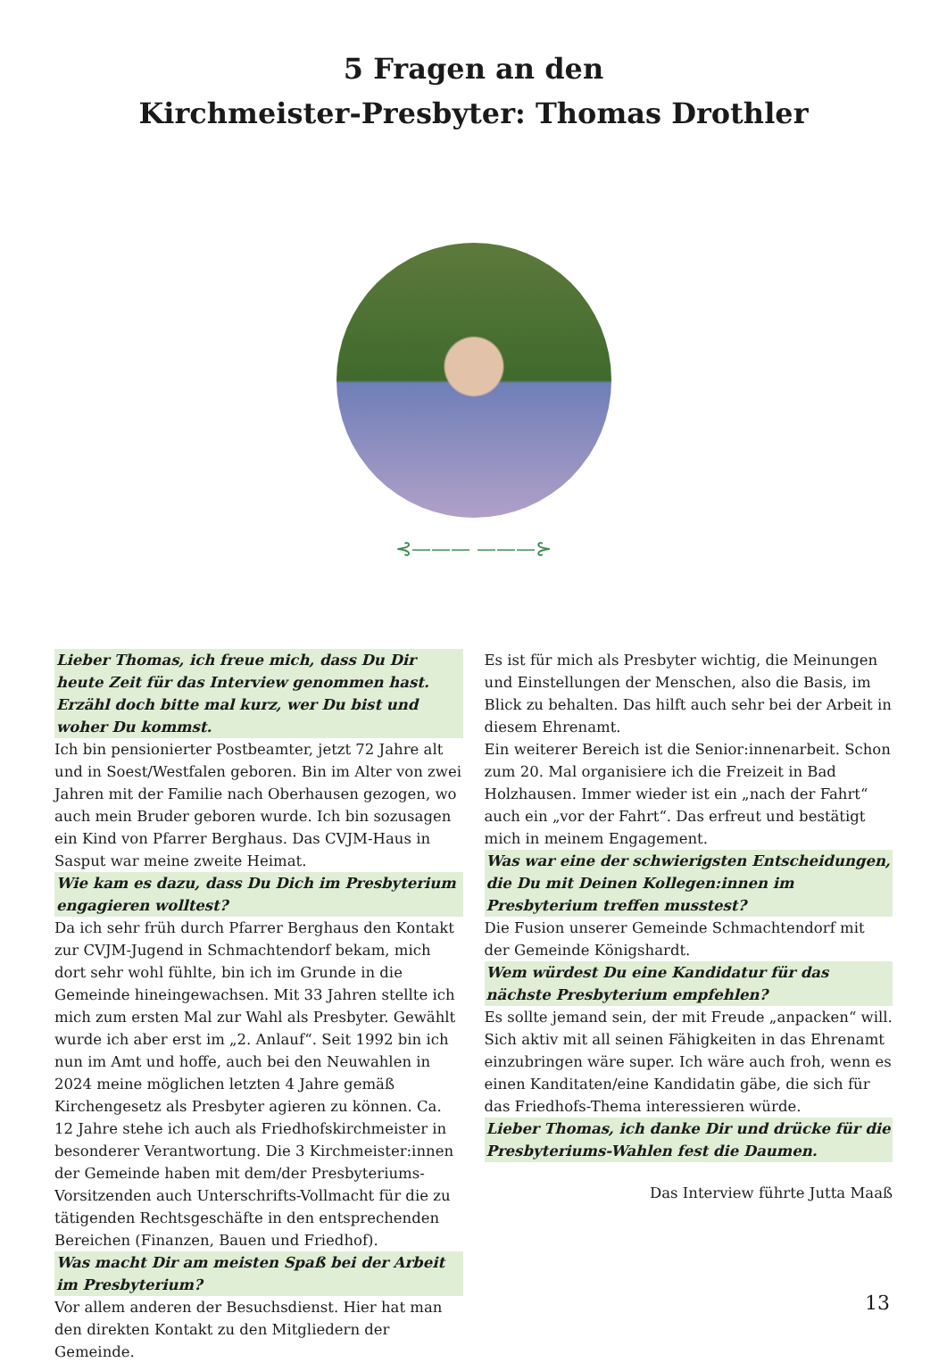5 Fragen an den
Kirchmeister-Presbyter: Thomas Drothler
⊰——— ———⊱
Lieber Thomas, ich freue mich, dass Du Dir heute Zeit für das Interview genommen hast. Erzähl doch bitte mal kurz, wer Du bist und woher Du kommst.
Ich bin pensionierter Postbeamter, jetzt 72 Jahre alt und in Soest/Westfalen geboren. Bin im Alter von zwei Jahren mit der Familie nach Oberhausen gezogen, wo auch mein Bruder geboren wurde. Ich bin sozusagen ein Kind von Pfarrer Berghaus. Das CVJM-Haus in Sasput war meine zweite Heimat.
Wie kam es dazu, dass Du Dich im Presbyterium engagieren wolltest?
Da ich sehr früh durch Pfarrer Berghaus den Kontakt zur CVJM-Jugend in Schmachtendorf bekam, mich dort sehr wohl fühlte, bin ich im Grunde in die Gemeinde hineingewachsen. Mit 33 Jahren stellte ich mich zum ersten Mal zur Wahl als Presbyter. Gewählt wurde ich aber erst im „2. Anlauf“. Seit 1992 bin ich nun im Amt und hoffe, auch bei den Neuwahlen in 2024 meine möglichen letzten 4 Jahre gemäß Kirchengesetz als Presbyter agieren zu können. Ca. 12 Jahre stehe ich auch als Friedhofskirchmeister in besonderer Verantwortung. Die 3 Kirchmeister:innen der Gemeinde haben mit dem/der Presbyteriums-Vorsitzenden auch Unterschrifts-Vollmacht für die zu tätigenden Rechtsgeschäfte in den entsprechenden Bereichen (Finanzen, Bauen und Friedhof).
Was macht Dir am meisten Spaß bei der Arbeit im Presbyterium?
Vor allem anderen der Besuchsdienst. Hier hat man den direkten Kontakt zu den Mitgliedern der Gemeinde.
Es ist für mich als Presbyter wichtig, die Meinungen und Einstellungen der Menschen, also die Basis, im Blick zu behalten. Das hilft auch sehr bei der Arbeit in diesem Ehrenamt.
Ein weiterer Bereich ist die Senior:innenarbeit. Schon zum 20. Mal organisiere ich die Freizeit in Bad Holzhausen. Immer wieder ist ein „nach der Fahrt“ auch ein „vor der Fahrt“. Das erfreut und bestätigt mich in meinem Engagement.
Was war eine der schwierigsten Entscheidungen, die Du mit Deinen Kollegen:innen im Presbyterium treffen musstest?
Die Fusion unserer Gemeinde Schmachtendorf mit der Gemeinde Königshardt.
Wem würdest Du eine Kandidatur für das nächste Presbyterium empfehlen?
Es sollte jemand sein, der mit Freude „anpacken“ will. Sich aktiv mit all seinen Fähigkeiten in das Ehrenamt einzubringen wäre super. Ich wäre auch froh, wenn es einen Kanditaten/eine Kandidatin gäbe, die sich für das Friedhofs-Thema interessieren würde.
Lieber Thomas, ich danke Dir und drücke für die Presbyteriums-Wahlen fest die Daumen.
Das Interview führte Jutta Maaß
13